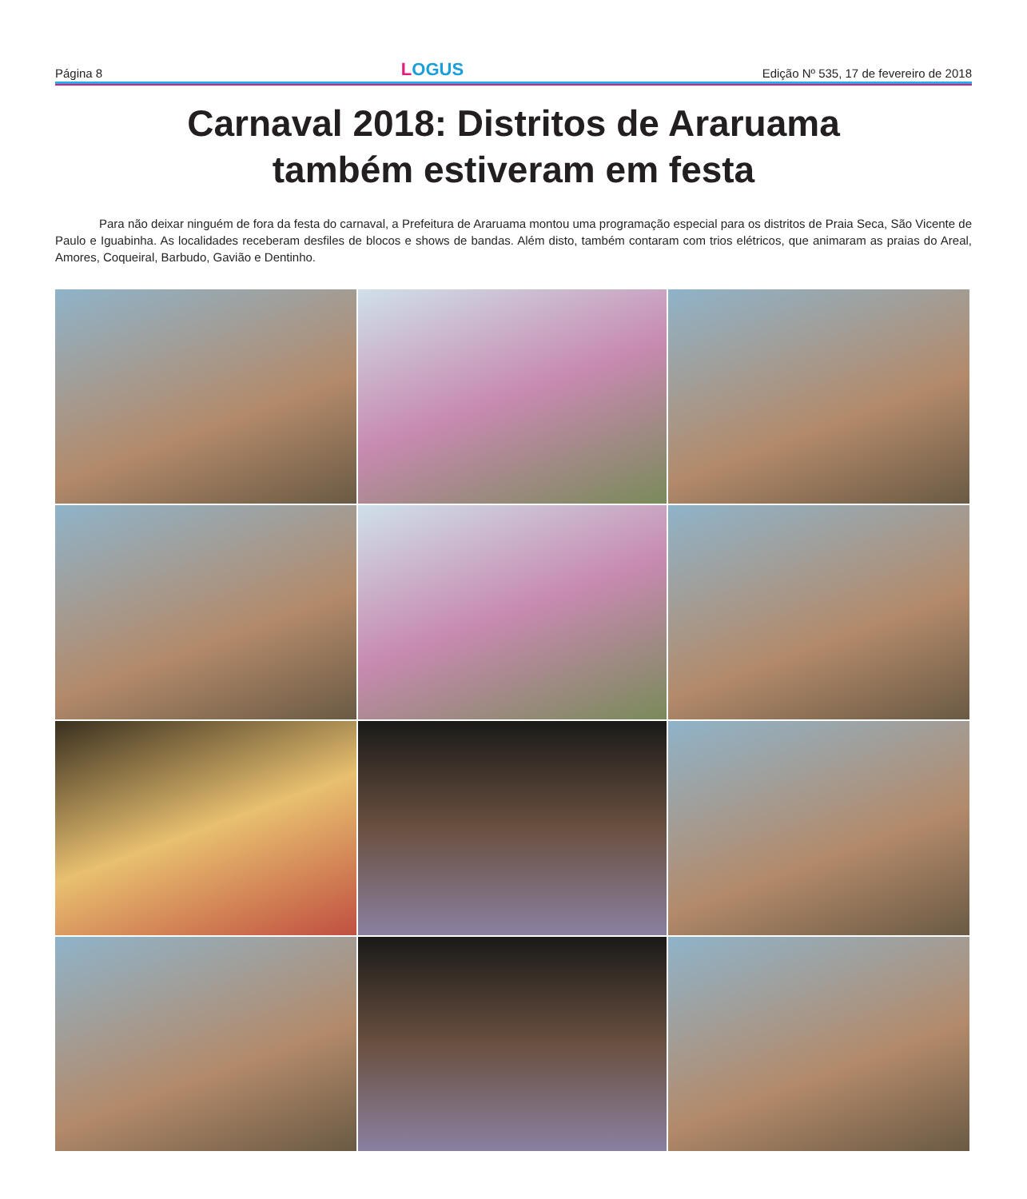Página 8
LOGUS
Edição Nº 535, 17 de fevereiro de 2018
Carnaval 2018: Distritos de Araruama
também estiveram em festa
Para não deixar ninguém de fora da festa do carnaval, a Prefeitura de Araruama montou uma programação especial para os distritos de Praia Seca, São Vicente de Paulo e Iguabinha. As localidades receberam desfiles de blocos e shows de bandas. Além disto, também contaram com trios elétricos, que animaram as praias do Areal, Amores, Coqueiral, Barbudo, Gavião e Dentinho.